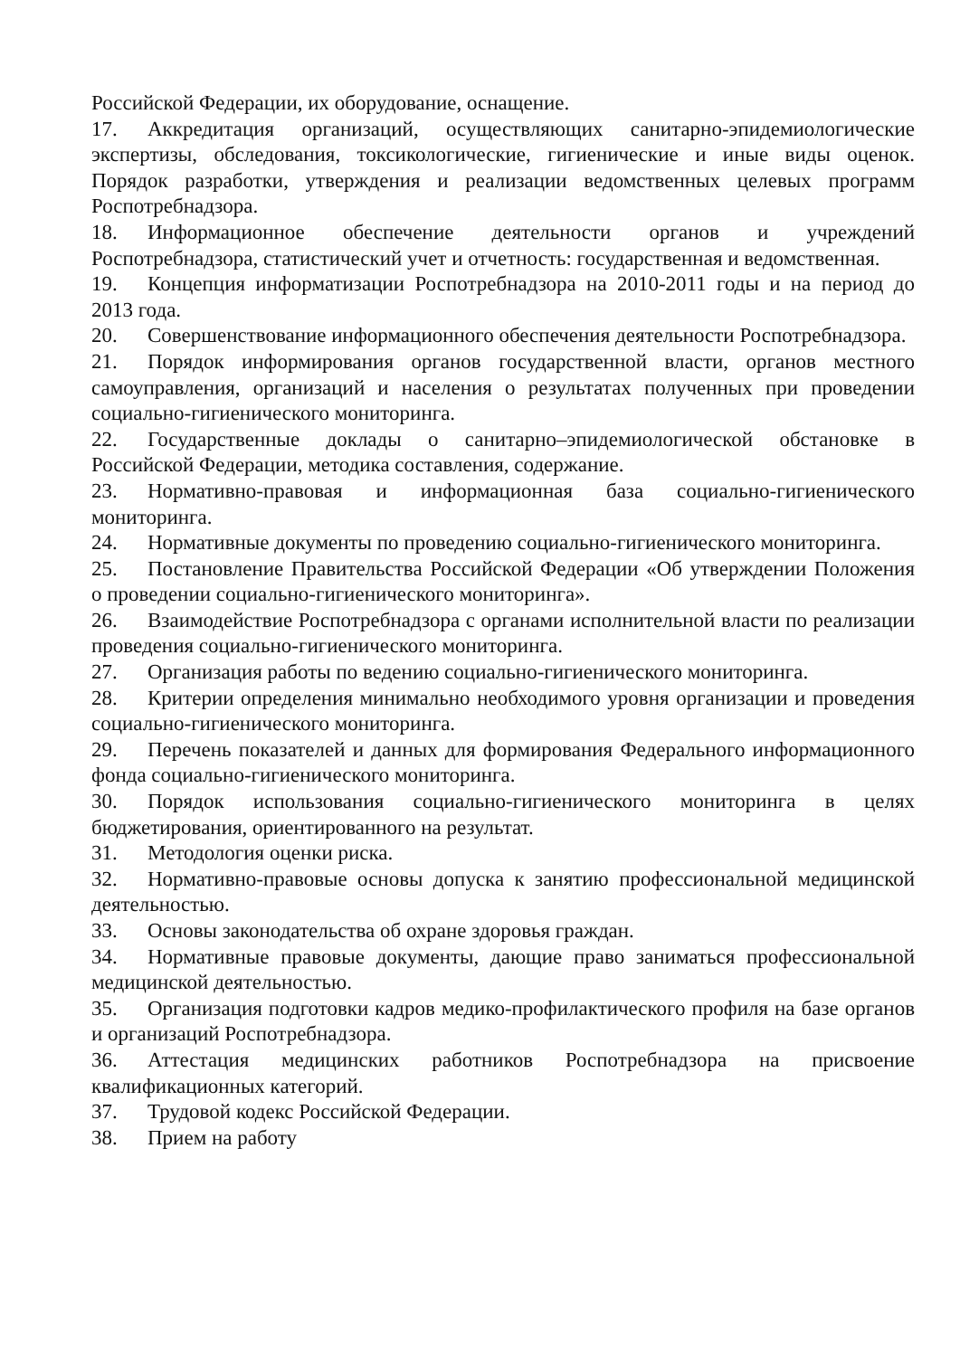Российской Федерации, их оборудование, оснащение.
17. Аккредитация организаций, осуществляющих санитарно-эпидемиологические экспертизы, обследования, токсикологические, гигиенические и иные виды оценок. Порядок разработки, утверждения и реализации ведомственных целевых программ Роспотребнадзора.
18. Информационное обеспечение деятельности органов и учреждений Роспотребнадзора, статистический учет и отчетность: государственная и ведомственная.
19. Концепция информатизации Роспотребнадзора на 2010-2011 годы и на период до 2013 года.
20. Совершенствование информационного обеспечения деятельности Роспотребнадзора.
21. Порядок информирования органов государственной власти, органов местного самоуправления, организаций и населения о результатах полученных при проведении социально-гигиенического мониторинга.
22. Государственные доклады о санитарно–эпидемиологической обстановке в Российской Федерации, методика составления, содержание.
23. Нормативно-правовая и информационная база социально-гигиенического мониторинга.
24. Нормативные документы по проведению социально-гигиенического мониторинга.
25. Постановление Правительства Российской Федерации «Об утверждении Положения о проведении социально-гигиенического мониторинга».
26. Взаимодействие Роспотребнадзора с органами исполнительной власти по реализации проведения социально-гигиенического мониторинга.
27. Организация работы по ведению социально-гигиенического мониторинга.
28. Критерии определения минимально необходимого уровня организации и проведения социально-гигиенического мониторинга.
29. Перечень показателей и данных для формирования Федерального информационного фонда социально-гигиенического мониторинга.
30. Порядок использования социально-гигиенического мониторинга в целях бюджетирования, ориентированного на результат.
31. Методология оценки риска.
32. Нормативно-правовые основы допуска к занятию профессиональной медицинской деятельностью.
33. Основы законодательства об охране здоровья граждан.
34. Нормативные правовые документы, дающие право заниматься профессиональной медицинской деятельностью.
35. Организация подготовки кадров медико-профилактического профиля на базе органов и организаций Роспотребнадзора.
36. Аттестация медицинских работников Роспотребнадзора на присвоение квалификационных категорий.
37. Трудовой кодекс Российской Федерации.
38. Прием на работу